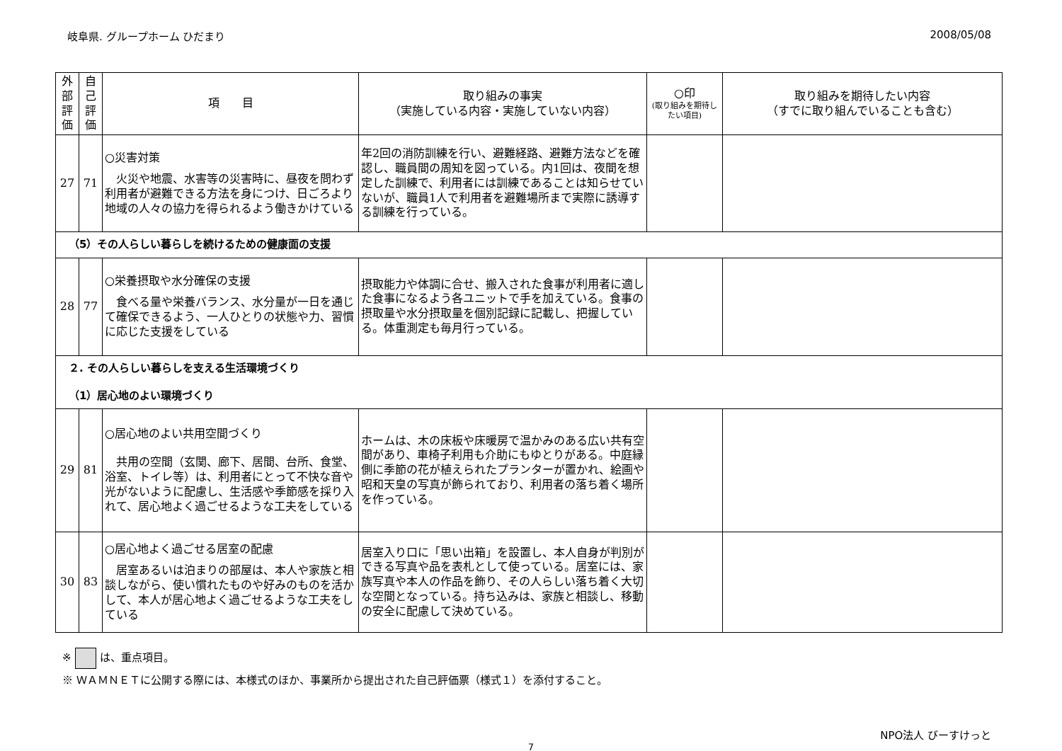岐阜県. グループホーム ひだまり 2008/05/08
| 外部評価 | 自己評価 | 項 目 | 取り組みの事実 （実施している内容・実施していない内容） | ○印 (取り組みを期待したい項目) | 取り組みを期待したい内容 （すでに取り組んでいることも含む） |
| --- | --- | --- | --- | --- | --- |
| 27 | 71 | ○災害対策 火災や地震、水害等の災害時に、昼夜を問わず利用者が避難できる方法を身につけ、日ごろより地域の人々の協力を得られるよう働きかけている | 年2回の消防訓練を行い、避難経路、避難方法などを確認し、職員間の周知を図っている。内1回は、夜間を想定した訓練で、利用者には訓練であることは知らせていないが、職員1人で利用者を避難場所まで実際に誘導する訓練を行っている。 | | |
| （5）その人らしい暮らしを続けるための健康面の支援 | | | | | |
| 28 | 77 | ○栄養摂取や水分確保の支援 食べる量や栄養バランス、水分量が一日を通じて確保できるよう、一人ひとりの状態や力、習慣に応じた支援をしている | 摂取能力や体調に合せ、搬入された食事が利用者に適した食事になるよう各ユニットで手を加えている。食事の摂取量や水分摂取量を個別記録に記載し、把握している。体重測定も毎月行っている。 | | |
| ２. その人らしい暮らしを支える生活環境づくり （1）居心地のよい環境づくり | | | | | |
| 29 | 81 | ○居心地のよい共用空間づくり 共用の空間（玄関、廊下、居間、台所、食堂、浴室、トイレ等）は、利用者にとって不快な音や光がないように配慮し、生活感や季節感を採り入れて、居心地よく過ごせるような工夫をしている | ホームは、木の床板や床暖房で温かみのある広い共有空間があり、車椅子利用も介助にもゆとりがある。中庭縁側に季節の花が植えられたプランターが置かれ、絵画や昭和天皇の写真が飾られており、利用者の落ち着く場所を作っている。 | | |
| 30 | 83 | ○居心地よく過ごせる居室の配慮 居室あるいは泊まりの部屋は、本人や家族と相談しながら、使い慣れたものや好みのものを活かして、本人が居心地よく過ごせるような工夫をしている | 居室入り口に「思い出箱」を設置し、本人自身が判別ができる写真や品を表札として使っている。居室には、家族写真や本人の作品を飾り、その人らしい落ち着く大切な空間となっている。持ち込みは、家族と相談し、移動の安全に配慮して決めている。 | | |
※ は、重点項目。
※ ＷＡＭＮＥＴに公開する際には、本様式のほか、事業所から提出された自己評価票（様式１）を添付すること。
NPO法人 びーすけっと
7